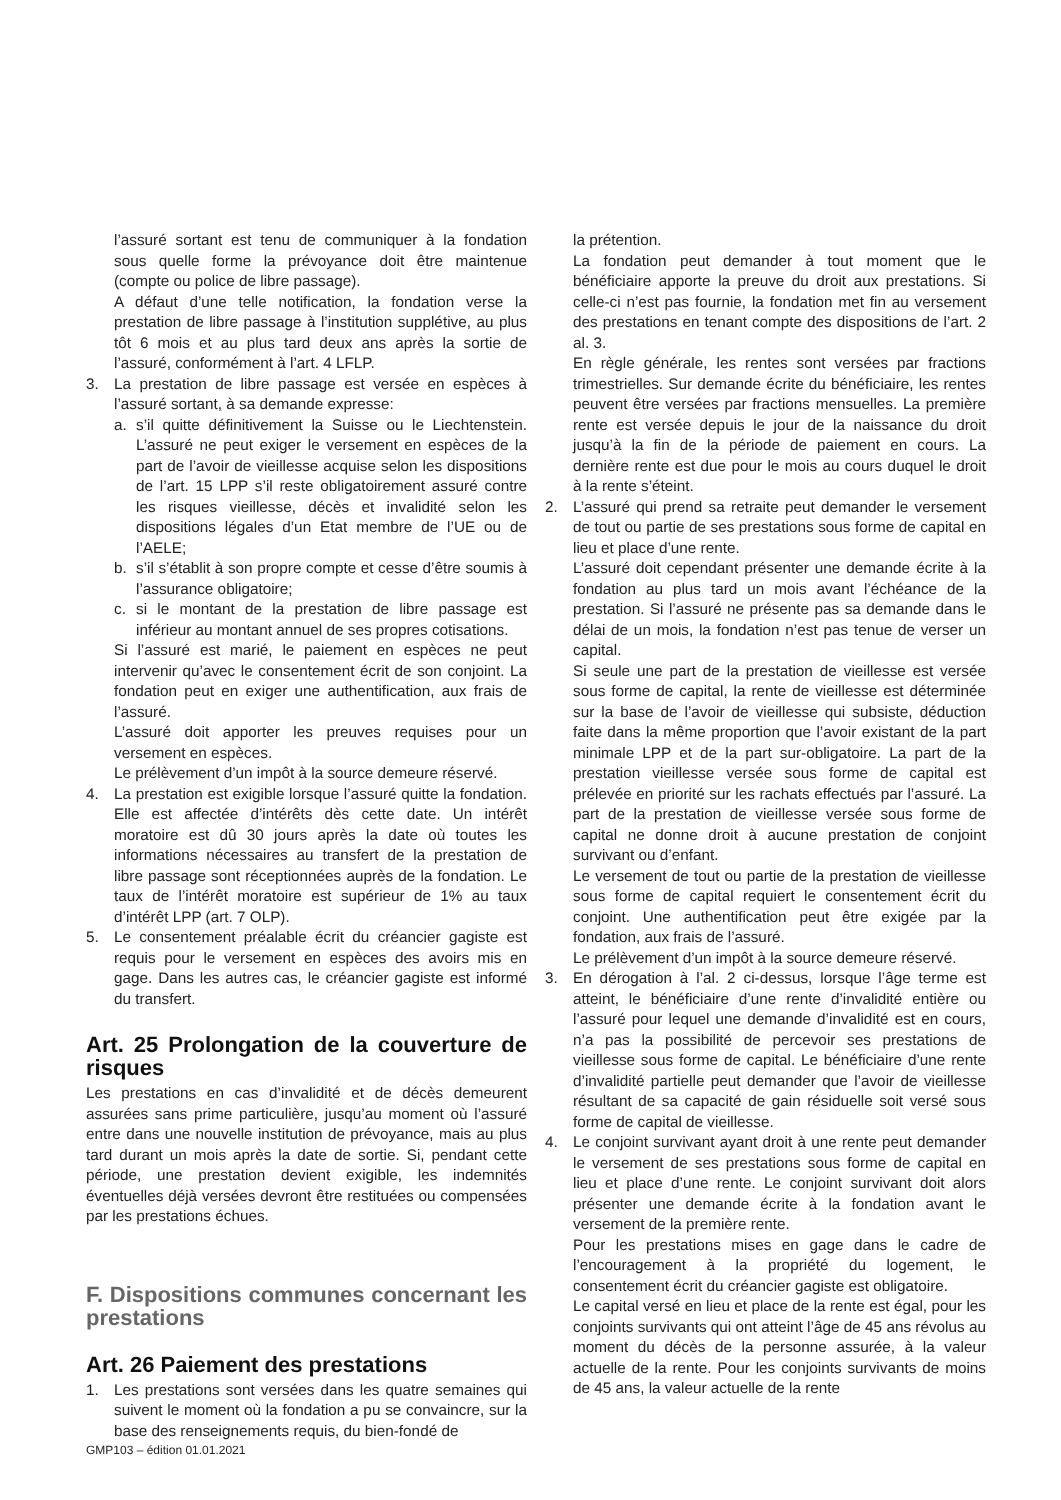l’assuré sortant est tenu de communiquer à la fondation sous quelle forme la prévoyance doit être maintenue (compte ou police de libre passage).
A défaut d’une telle notification, la fondation verse la prestation de libre passage à l’institution supplétive, au plus tôt 6 mois et au plus tard deux ans après la sortie de l’assuré, conformément à l’art. 4 LFLP.
3. La prestation de libre passage est versée en espèces à l’assuré sortant, à sa demande expresse:
a. s’il quitte définitivement la Suisse ou le Liechtenstein. L’assuré ne peut exiger le versement en espèces de la part de l’avoir de vieillesse acquise selon les dispositions de l’art. 15 LPP s’il reste obligatoirement assuré contre les risques vieillesse, décès et invalidité selon les dispositions légales d’un Etat membre de l’UE ou de l’AELE;
b. s’il s’établit à son propre compte et cesse d’être soumis à l’assurance obligatoire;
c. si le montant de la prestation de libre passage est inférieur au montant annuel de ses propres cotisations.
Si l’assuré est marié, le paiement en espèces ne peut intervenir qu’avec le consentement écrit de son conjoint. La fondation peut en exiger une authentification, aux frais de l’assuré.
L’assuré doit apporter les preuves requises pour un versement en espèces.
Le prélèvement d’un impôt à la source demeure réservé.
4. La prestation est exigible lorsque l’assuré quitte la fondation. Elle est affectée d’intérêts dès cette date. Un intérêt moratoire est dû 30 jours après la date où toutes les informations nécessaires au transfert de la prestation de libre passage sont réceptionnées auprès de la fondation. Le taux de l’intérêt moratoire est supérieur de 1% au taux d’intérêt LPP (art. 7 OLP).
5. Le consentement préalable écrit du créancier gagiste est requis pour le versement en espèces des avoirs mis en gage. Dans les autres cas, le créancier gagiste est informé du transfert.
Art. 25 Prolongation de la couverture de risques
Les prestations en cas d’invalidité et de décès demeurent assurées sans prime particulière, jusqu’au moment où l’assuré entre dans une nouvelle institution de prévoyance, mais au plus tard durant un mois après la date de sortie. Si, pendant cette période, une prestation devient exigible, les indemnités éventuelles déjà versées devront être restituées ou compensées par les prestations échues.
F. Dispositions communes concernant les prestations
Art. 26 Paiement des prestations
1. Les prestations sont versées dans les quatre semaines qui suivent le moment où la fondation a pu se convaincre, sur la base des renseignements requis, du bien-fondé de
la prétention.
La fondation peut demander à tout moment que le bénéficiaire apporte la preuve du droit aux prestations. Si celle-ci n’est pas fournie, la fondation met fin au versement des prestations en tenant compte des dispositions de l’art. 2 al. 3.
En règle générale, les rentes sont versées par fractions trimestrielles. Sur demande écrite du bénéficiaire, les rentes peuvent être versées par fractions mensuelles. La première rente est versée depuis le jour de la naissance du droit jusqu’à la fin de la période de paiement en cours. La dernière rente est due pour le mois au cours duquel le droit à la rente s’éteint.
2. L’assuré qui prend sa retraite peut demander le versement de tout ou partie de ses prestations sous forme de capital en lieu et place d’une rente.
L’assuré doit cependant présenter une demande écrite à la fondation au plus tard un mois avant l’échéance de la prestation. Si l’assuré ne présente pas sa demande dans le délai de un mois, la fondation n’est pas tenue de verser un capital.
Si seule une part de la prestation de vieillesse est versée sous forme de capital, la rente de vieillesse est déterminée sur la base de l’avoir de vieillesse qui subsiste, déduction faite dans la même proportion que l’avoir existant de la part minimale LPP et de la part sur-obligatoire. La part de la prestation vieillesse versée sous forme de capital est prélevée en priorité sur les rachats effectués par l’assuré. La part de la prestation de vieillesse versée sous forme de capital ne donne droit à aucune prestation de conjoint survivant ou d’enfant.
Le versement de tout ou partie de la prestation de vieillesse sous forme de capital requiert le consentement écrit du conjoint. Une authentification peut être exigée par la fondation, aux frais de l’assuré.
Le prélèvement d’un impôt à la source demeure réservé.
3. En dérogation à l’al. 2 ci-dessus, lorsque l’âge terme est atteint, le bénéficiaire d’une rente d’invalidité entière ou l’assuré pour lequel une demande d’invalidité est en cours, n’a pas la possibilité de percevoir ses prestations de vieillesse sous forme de capital. Le bénéficiaire d’une rente d’invalidité partielle peut demander que l’avoir de vieillesse résultant de sa capacité de gain résiduelle soit versé sous forme de capital de vieillesse.
4. Le conjoint survivant ayant droit à une rente peut demander le versement de ses prestations sous forme de capital en lieu et place d’une rente. Le conjoint survivant doit alors présenter une demande écrite à la fondation avant le versement de la première rente.
Pour les prestations mises en gage dans le cadre de l’encouragement à la propriété du logement, le consentement écrit du créancier gagiste est obligatoire.
Le capital versé en lieu et place de la rente est égal, pour les conjoints survivants qui ont atteint l’âge de 45 ans révolus au moment du décès de la personne assurée, à la valeur actuelle de la rente. Pour les conjoints survivants de moins de 45 ans, la valeur actuelle de la rente
GMP103 – édition 01.01.2021